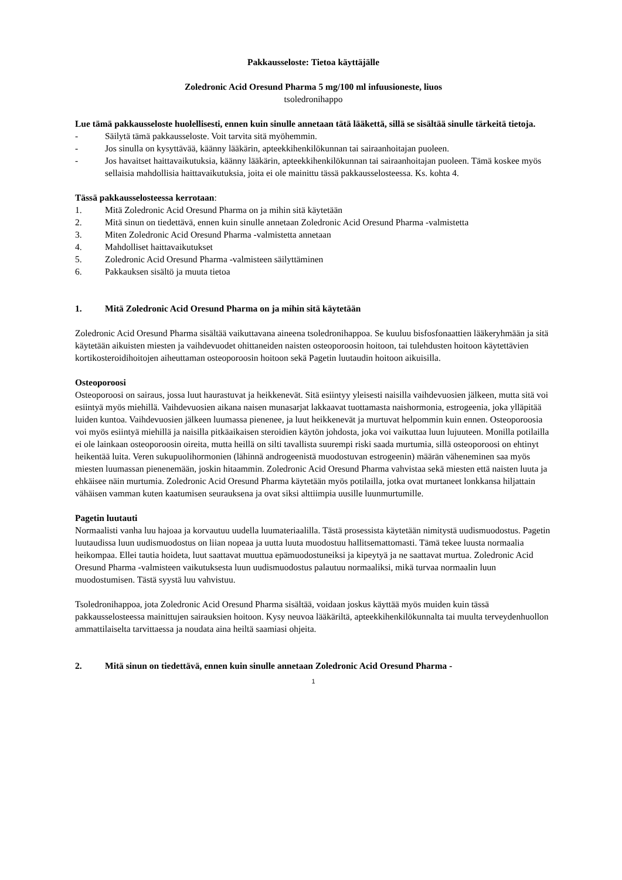Pakkausseloste: Tietoa käyttäjälle
Zoledronic Acid Oresund Pharma 5 mg/100 ml infuusioneste, liuos
tsoledronihappo
Lue tämä pakkausseloste huolellisesti, ennen kuin sinulle annetaan tätä lääkettä, sillä se sisältää sinulle tärkeitä tietoja.
- Säilytä tämä pakkausseloste. Voit tarvita sitä myöhemmin.
- Jos sinulla on kysyttävää, käänny lääkärin, apteekkihenkilökunnan tai sairaanhoitajan puoleen.
- Jos havaitset haittavaikutuksia, käänny lääkärin, apteekkihenkilökunnan tai sairaanhoitajan puoleen. Tämä koskee myös sellaisia mahdollisia haittavaikutuksia, joita ei ole mainittu tässä pakkausselosteessa. Ks. kohta 4.
Tässä pakkausselosteessa kerrotaan:
1. Mitä Zoledronic Acid Oresund Pharma on ja mihin sitä käytetään
2. Mitä sinun on tiedettävä, ennen kuin sinulle annetaan Zoledronic Acid Oresund Pharma -valmistetta
3. Miten Zoledronic Acid Oresund Pharma -valmistetta annetaan
4. Mahdolliset haittavaikutukset
5. Zoledronic Acid Oresund Pharma -valmisteen säilyttäminen
6. Pakkauksen sisältö ja muuta tietoa
1. Mitä Zoledronic Acid Oresund Pharma on ja mihin sitä käytetään
Zoledronic Acid Oresund Pharma sisältää vaikuttavana aineena tsoledronihappoa. Se kuuluu bisfosfonaattien lääkeryhmään ja sitä käytetään aikuisten miesten ja vaihdevuodet ohittaneiden naisten osteoporoosin hoitoon, tai tulehdusten hoitoon käytettävien kortikosteroidihoitojen aiheuttaman osteoporoosin hoitoon sekä Pagetin luutaudin hoitoon aikuisilla.
Osteoporoosi
Osteoporoosi on sairaus, jossa luut haurastuvat ja heikkenevät. Sitä esiintyy yleisesti naisilla vaihdevuosien jälkeen, mutta sitä voi esiintyä myös miehillä. Vaihdevuosien aikana naisen munasarjat lakkaavat tuottamasta naishormonia, estrogeenia, joka ylläpitää luiden kuntoa. Vaihdevuosien jälkeen luumassa pienenee, ja luut heikkenevät ja murtuvat helpommin kuin ennen. Osteoporoosia voi myös esiintyä miehillä ja naisilla pitkäaikaisen steroidien käytön johdosta, joka voi vaikuttaa luun lujuuteen. Monilla potilailla ei ole lainkaan osteoporoosin oireita, mutta heillä on silti tavallista suurempi riski saada murtumia, sillä osteoporoosi on ehtinyt heikentää luita. Veren sukupuolihormonien (lähinnä androgeenistä muodostuvan estrogeenin) määrän väheneminen saa myös miesten luumassan pienenemään, joskin hitaammin. Zoledronic Acid Oresund Pharma vahvistaa sekä miesten että naisten luuta ja ehkäisee näin murtumia. Zoledronic Acid Oresund Pharma käytetään myös potilailla, jotka ovat murtaneet lonkkansa hiljattain vähäisen vamman kuten kaatumisen seurauksena ja ovat siksi alttiimpia uusille luunmurtumille.
Pagetin luutauti
Normaalisti vanha luu hajoaa ja korvautuu uudella luumateriaalilla. Tästä prosessista käytetään nimitystä uudismuodostus. Pagetin luutaudissa luun uudismuodostus on liian nopeaa ja uutta luuta muodostuu hallitsemattomasti. Tämä tekee luusta normaalia heikompaa. Ellei tautia hoideta, luut saattavat muuttua epämuodostuneiksi ja kipeytyä ja ne saattavat murtua. Zoledronic Acid Oresund Pharma -valmisteen vaikutuksesta luun uudismuodostus palautuu normaaliksi, mikä turvaa normaalin luun muodostumisen. Tästä syystä luu vahvistuu.
Tsoledronihappoa, jota Zoledronic Acid Oresund Pharma sisältää, voidaan joskus käyttää myös muiden kuin tässä pakkausselosteessa mainittujen sairauksien hoitoon. Kysy neuvoa lääkäriltä, apteekkihenkilökunnalta tai muulta terveydenhuollon ammattilaiselta tarvittaessa ja noudata aina heiltä saamiasi ohjeita.
2. Mitä sinun on tiedettävä, ennen kuin sinulle annetaan Zoledronic Acid Oresund Pharma -
1